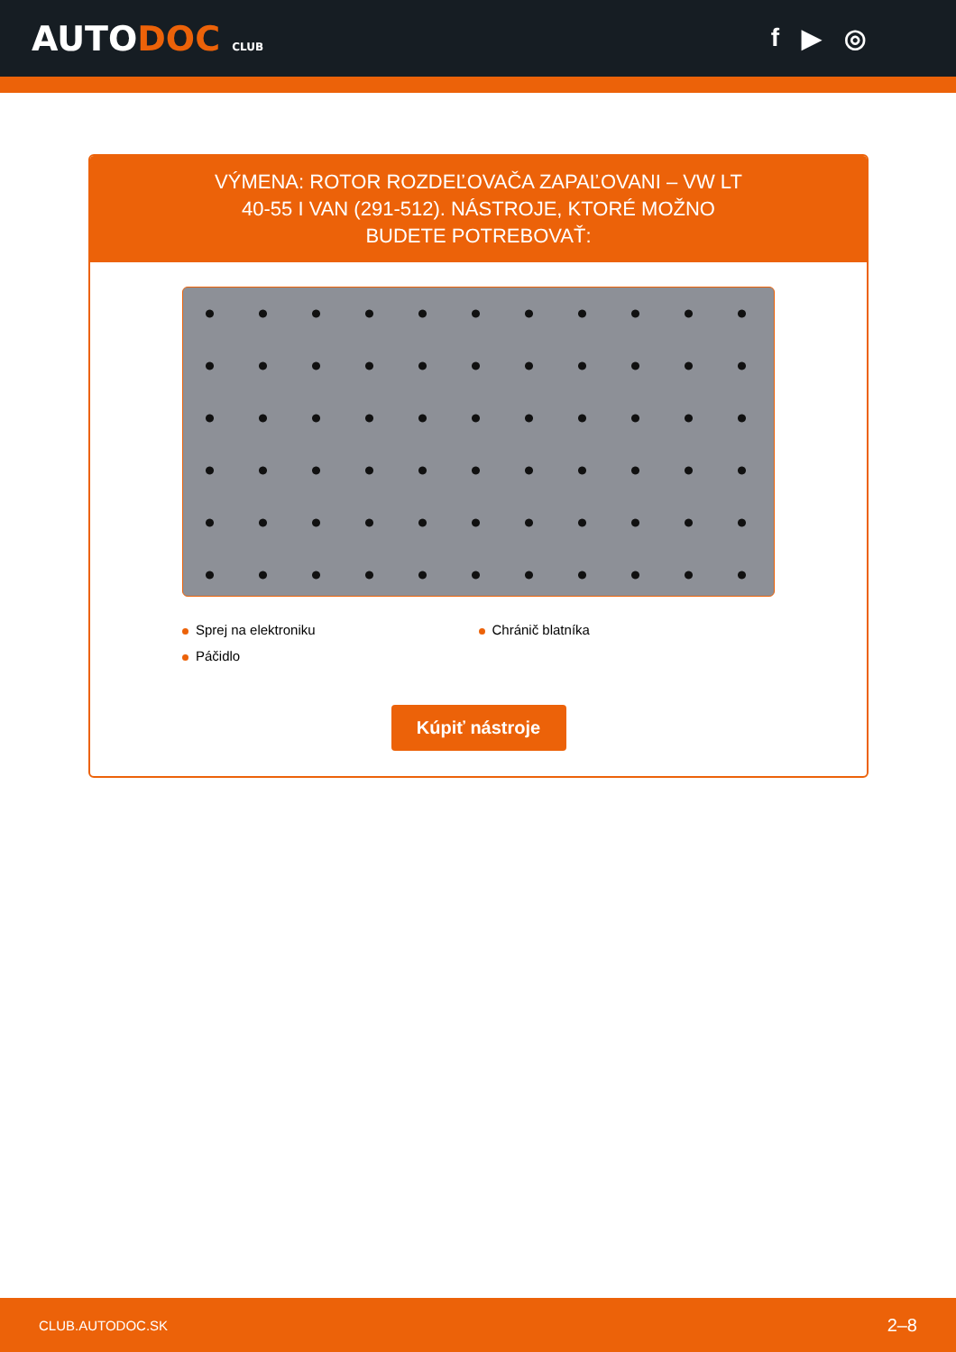AUTODOC CLUB
f ▶ ◎
VÝMENA: ROTOR ROZDEĽOVAČA ZAPAĽOVANI – VW LT 40-55 I VAN (291-512). NÁSTROJE, KTORÉ MOŽNO BUDETE POTREBOVAŤ:
Sprej na elektroniku
Chránič blatníka
Páčidlo
Kúpiť nástroje
CLUB.AUTODOC.SK 2–8